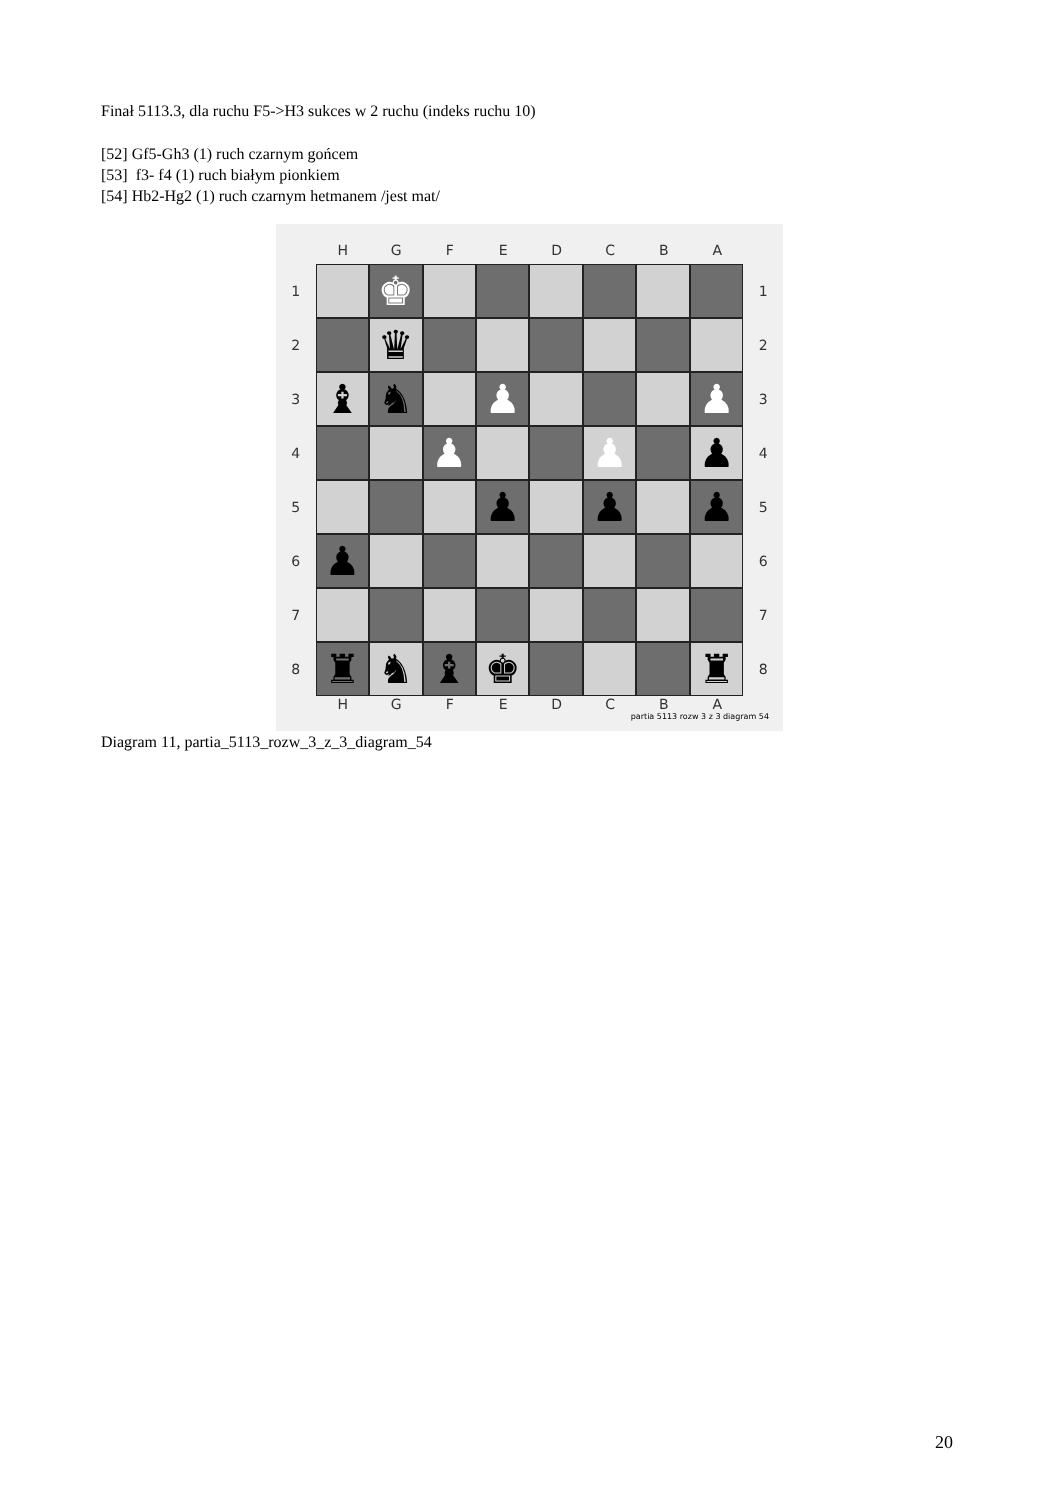Finał 5113.3, dla ruchu F5->H3 sukces w 2 ruchu (indeks ruchu 10)
[52] Gf5-Gh3 (1) ruch czarnym gońcem
[53] f3- f4 (1) ruch białym pionkiem
[54] Hb2-Hg2 (1) ruch czarnym hetmanem /jest mat/
HGFEDCBA
1
♚
1
2
♛
2
3
♝ ♞ ♟ ♟
3
4
♟ ♟ ♟
4
5
♟ ♟ ♟
5
6
♟
6
7 7
8
♜ ♞ ♝ ♚ ♜
8
HGFEDCBA
partia 5113 rozw 3 z 3 diagram 54
Diagram 11, partia_5113_rozw_3_z_3_diagram_54
20